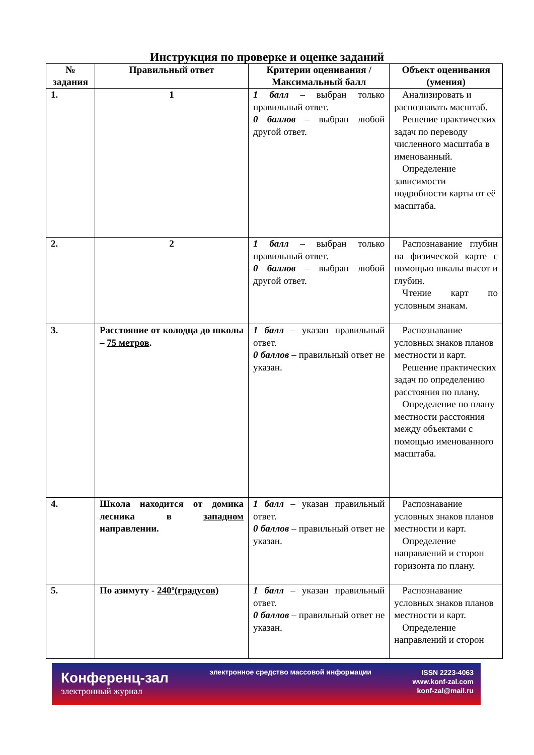Инструкция по проверке и оценке заданий
| № задания | Правильный ответ | Критерии оценивания / Максимальный балл | Объект оценивания (умения) |
| --- | --- | --- | --- |
| 1. | 1 | 1 балл – выбран только правильный ответ. 0 баллов – выбран любой другой ответ. | Анализировать и распознавать масштаб. Решение практических задач по переводу численного масштаба в именованный. Определение зависимости подробности карты от её масштаба. |
| 2. | 2 | 1 балл – выбран только правильный ответ. 0 баллов – выбран любой другой ответ. | Распознавание глубин на физической карте с помощью шкалы высот и глубин. Чтение карт по условным знакам. |
| 3. | Расстояние от колодца до школы – 75 метров . | 1 балл – указан правильный ответ. 0 баллов – правильный ответ не указан. | Распознавание условных знаков планов местности и карт. Решение практических задач по определению расстояния по плану. Определение по плану местности расстояния между объектами с помощью именованного масштаба. |
| 4. | Школа находится от домика лесника в западном направлении. | 1 балл – указан правильный ответ. 0 баллов – правильный ответ не указан. | Распознавание условных знаков планов местности и карт. Определение направлений и сторон горизонта по плану. |
| 5. | По азимуту - 240º(градусов) | 1 балл – указан правильный ответ. 0 баллов – правильный ответ не указан. | Распознавание условных знаков планов местности и карт. Определение направлений и сторон |
Конференц-зал
электронный журнал
электронное средство массовой информации
ISSN 2223-4063
www.konf-zal.com
konf-zal@mail.ru